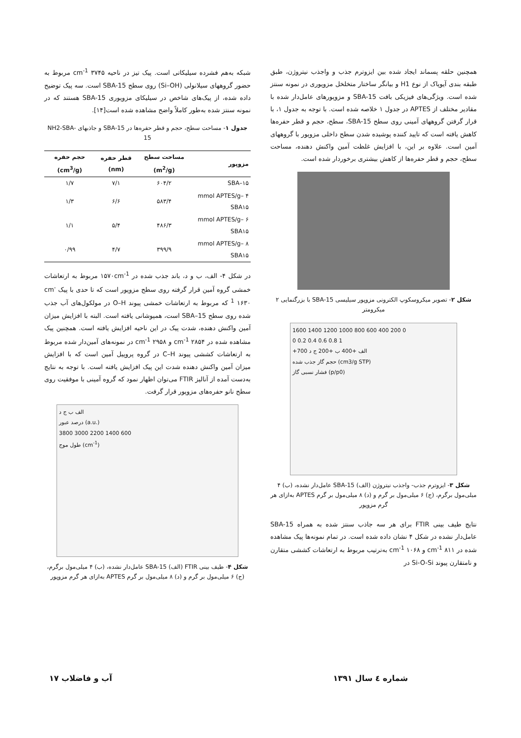همچنین حلقه پسماند ایجاد شده بین ایزوترم جذب و واجذب نیتروژن، طبق طبقه بندی آیوپاک از نوع H1 و بیانگر ساختار متخلخل مزوپوری در نمونه سنتز شده است. ویژگی‌های فیزیکی بافت SBA-15 و مزوپورهای عامل‌دار شده با مقادیر مختلف از APTES در جدول ۱ خلاصه شده است. با توجه به جدول ۱، با قرار گرفتن گروههای آمینی روی سطح SBA-15، سطح، حجم و قطر حفره‌ها کاهش یافته است که تایید کننده پوشیده شدن سطح داخلی مزوپور با گروههای آمین است. علاوه بر این، با افزایش غلظت آمین واکنش دهنده، مساحت سطح، حجم و قطر حفره‌ها از کاهش بیشتری برخوردار شده است.
شکل ۲- تصویر میکروسکوپ الکترونی مزوپور سیلیسی SBA-15 با بزرگنمایی ۲ میکرومتر
1600 1400 1200 1000 800 600 400 200 0
0 0.2 0.4 0.6 0.8 1
+700 الف +400 ب +200 ج د
حجم گاز جذب شده (cm3/g STP)
فشار نسبی گاز (p/p0)
شکل ۳- ایزوترم جذب- واجذب نیتروژن (الف) SBA-15 عامل‌دار نشده، (ب) ۴ میلی‌مول برگرم، (ج) ۶ میلی‌مول بر گرم و (د) ۸ میلی‌مول بر گرم APTES به‌ازای هر گرم مزوپور
نتایج طیف بینی FTIR برای هر سه جاذب سنتز شده به همراه SBA-15 عامل‌دار نشده در شکل ۴ نشان داده شده است. در تمام نمونه‌ها پیک مشاهده شده در cm<sup>-1</sup> ۸۱۱ و cm<sup>-1</sup> ۱۰۶۸ به‌ترتیب مربوط به ارتعاشات کششی متقارن و نامتقارن پیوند Si-O-Si در
شبکه به‌هم فشرده سیلیکاتی است. پیک تیز در ناحیه cm<sup>-1</sup> ۳۷۴۵ مربوط به حضور گروههای سیلانولی (Si–OH) روی سطح SBA-15 است. سه پیک توضیح داده شده، از پیک‌های شاخص در سیلیکای مزوپوری SBA-15 هستند که در نمونه سنتز شده به‌طور کاملاً واضح مشاهده شده است[۱۴].
جدول ۱- مساحت سطح، حجم و قطر حفره‌ها در SBA-15 و جاذبهای NH2-SBA-15
| مزوپور | مساحت سطح (m<sup>2</sup>/g) | قطر حفره (nm) | حجم حفره (cm<sup>3</sup>/g) |
| --- | --- | --- | --- |
| SBA–۱۵ | ۶۰۴/۲ | ۷/۱ | ۱/۷ |
| ۴ mmol APTES/g–SBA۱۵ | ۵۸۳/۴ | ۶/۶ | ۱/۳ |
| ۶ mmol APTES/g–SBA۱۵ | ۴۸۶/۳ | ۵/۴ | ۱/۱ |
| ۸ mmol APTES/g–SBA۱۵ | ۳۹۹/۹ | ۴/۷ | ۰/۹۹ |
در شکل ۴- الف، ب و د، باند جذب شده در ۱۵۷۰cm<sup>-1</sup> مربوط به ارتعاشات خمشی گروه آمین قرار گرفته روی سطح مزوپور است که تا حدی با پیک cm<sup>-1</sup> ۱۶۳۰ که مربوط به ارتعاشات خمشی پیوند O–H در مولکول‌های آب جذب شده روی سطح SBA–15 است، همپوشانی یافته است. البته با افزایش میزان آمین واکنش دهنده، شدت پیک در این ناحیه افزایش یافته است. همچنین پیک مشاهده شده در cm<sup>-1</sup> ۲۸۵۴ و cm<sup>-1</sup> ۲۹۵۸ در نمونه‌های آمین‌دار شده مربوط به ارتعاشات کششی پیوند C–H در گروه پروپیل آمین است که با افزایش میزان آمین واکنش دهنده شدت این پیک افزایش یافته است. با توجه به نتایج به‌دست آمده از آنالیز FTIR می‌توان اظهار نمود که گروه آمینی با موفقیت روی سطح نانو حفره‌های مزوپور قرار گرفت.
الف ب ج د
درصد عبور (a.u.)
3800 3000 2200 1400 600
طول موج (cm<sup>-1</sup>)
شکل ۴- طیف بینی FTIR (الف) SBA-15 عامل‌دار نشده، (ب) ۴ میلی‌مول برگرم، (ج) ۶ میلی‌مول بر گرم و (د) ۸ میلی‌مول بر گرم APTES به‌ازای هر گرم مزوپور
شماره ٤ سال ١٣٩١ آب و فاضلاب ۱۷